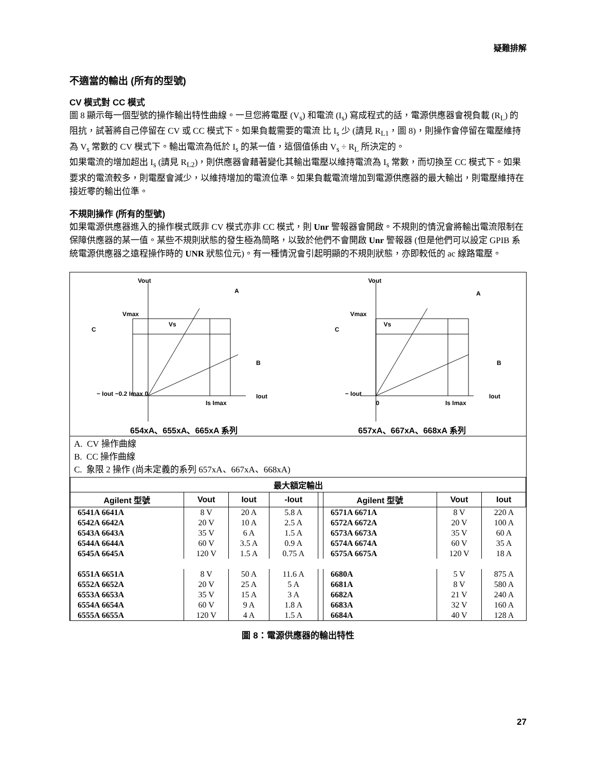疑難排解
不適當的輸出 (所有的型號)
CV 模式對 CC 模式
圖 8 顯示每一個型號的操作輸出特性曲線。一旦您將電壓 (V<sub>s</sub>) 和電流 (I<sub>s</sub>) 寫成程式的話，電源供應器會視負載 (R<sub>L</sub>) 的阻抗，試著將自己停留在 CV 或 CC 模式下。如果負載需要的電流 比 I<sub>s</sub> 少 (請見 R<sub>L1</sub>，圖 8)，則操作會停留在電壓維持為 V<sub>s</sub> 常數的 CV 模式下。輸出電流為低於 I<sub>s</sub> 的某一值，這個值係由 V<sub>s</sub> ÷ R<sub>L</sub> 所決定的。
如果電流的增加超出 I<sub>s</sub> (請見 R<sub>L2</sub>)，則供應器會藉著變化其輸出電壓以維持電流為 I<sub>s</sub> 常數，而切換至 CC 模式下。如果要求的電流較多，則電壓會減少，以維持增加的電流位準。如果負載電流增加到電源供應器的最大輸出，則電壓維持在接近零的輸出位準。
不規則操作 (所有的型號)
如果電源供應器進入的操作模式既非 CV 模式亦非 CC 模式，則 Unr 警報器會開啟。不規則的情況會將輸出電流限制在保障供應器的某一值。某些不規則狀態的發生極為簡略，以致於他們不會開啟 Unr 警報器 (但是他們可以設定 GPIB 系統電源供應器之遠程操作時的 UNR 狀態位元)。有一種情況會引起明顯的不規則狀態，亦即較低的 ac 線路電壓。
Vout
− Iout −0.2 Imax 0
Is Imax
Iout
Vs
Vmax
A
B
C
654xA、655xA、665xA 系列
Vout
− Iout
0
Is Imax
Iout
Vs
Vmax
A
B
C
657xA、667xA、668xA 系列
A. CV 操作曲線
B. CC 操作曲線
C. 象限 2 操作 (尚未定義的系列 657xA、667xA、668xA)
| 最大額定輸出 | | | | | | | |
| --- | --- | --- | --- | --- | --- | --- | --- |
| Agilent 型號 | Vout | Iout | -Iout | | Agilent 型號 | Vout | Iout |
| 6541A 6641A | 8 V | 20 A | 5.8 A | | 6571A 6671A | 8 V | 220 A |
| 6542A 6642A | 20 V | 10 A | 2.5 A | | 6572A 6672A | 20 V | 100 A |
| 6543A 6643A | 35 V | 6 A | 1.5 A | | 6573A 6673A | 35 V | 60 A |
| 6544A 6644A | 60 V | 3.5 A | 0.9 A | | 6574A 6674A | 60 V | 35 A |
| 6545A 6645A | 120 V | 1.5 A | 0.75 A | | 6575A 6675A | 120 V | 18 A |
| 6551A 6651A | 8 V | 50 A | 11.6 A | | 6680A | 5 V | 875 A |
| 6552A 6652A | 20 V | 25 A | 5 A | | 6681A | 8 V | 580 A |
| 6553A 6653A | 35 V | 15 A | 3 A | | 6682A | 21 V | 240 A |
| 6554A 6654A | 60 V | 9 A | 1.8 A | | 6683A | 32 V | 160 A |
| 6555A 6655A | 120 V | 4 A | 1.5 A | | 6684A | 40 V | 128 A |
圖 8：電源供應器的輸出特性
27